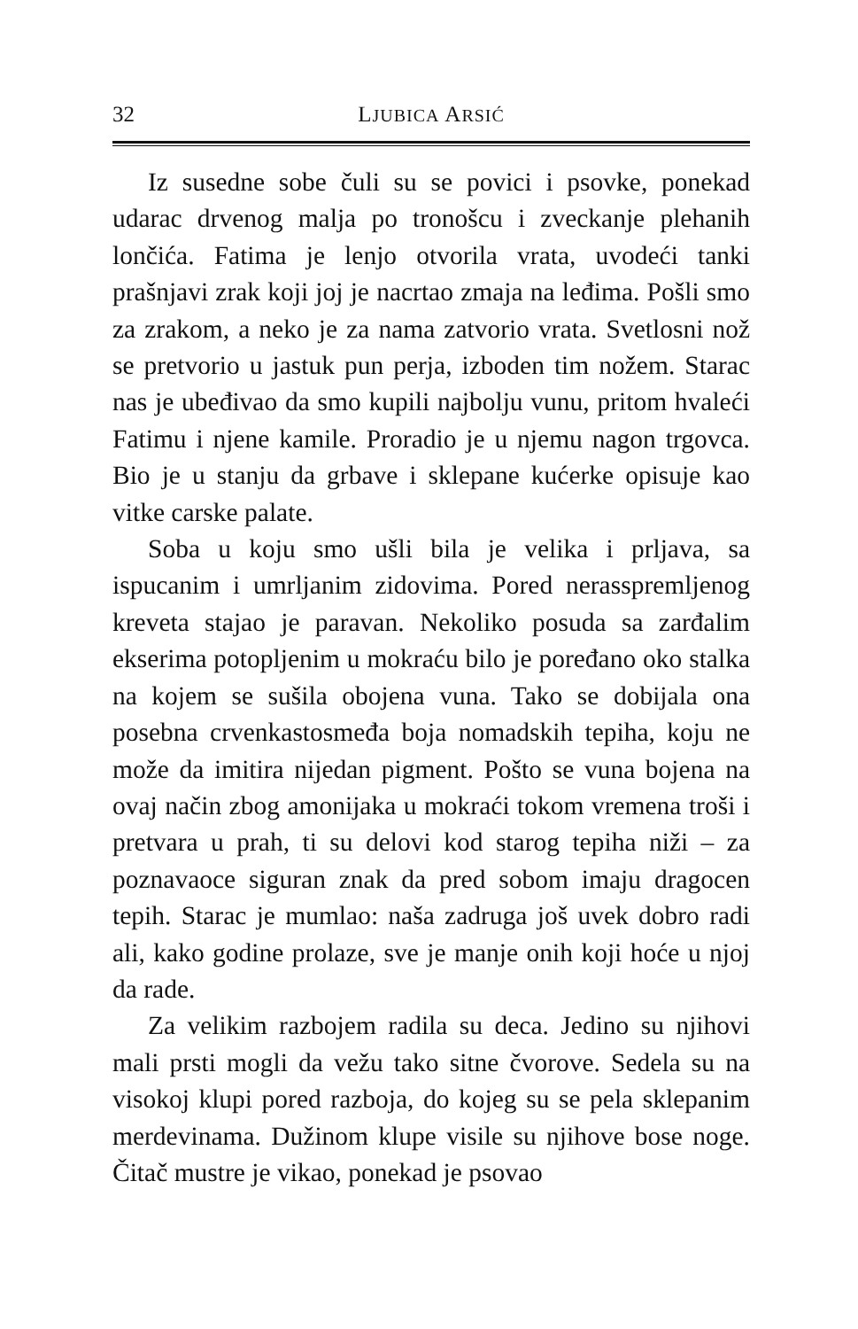32 LJUBICA ARSIĆ
Iz susedne sobe čuli su se povici i psovke, ponekad udarac drvenog malja po tronošcu i zveckanje plehanih lončića. Fatima je lenjo otvorila vrata, uvodeći tanki prašnjavi zrak koji joj je nacrtao zmaja na leđima. Pošli smo za zrakom, a neko je za nama zatvorio vrata. Svetlosni nož se pretvorio u jastuk pun perja, izboden tim nožem. Starac nas je ubeđivao da smo kupili najbolju vunu, pritom hvaleći Fatimu i njene kamile. Proradio je u njemu nagon trgovca. Bio je u stanju da grbave i sklepane kućerke opisuje kao vitke carske palate.
Soba u koju smo ušli bila je velika i prljava, sa ispucanim i umrljanim zidovima. Pored nerasspremljenog kreveta stajao je paravan. Nekoliko posuda sa zarđalim ekserima potopljenim u mokraću bilo je poređano oko stalka na kojem se sušila obojena vuna. Tako se dobijala ona posebna crvenkastosmeđa boja nomadskih tepiha, koju ne može da imitira nijedan pigment. Pošto se vuna bojena na ovaj način zbog amonijaka u mokraći tokom vremena troši i pretvara u prah, ti su delovi kod starog tepiha niži – za poznavaoce siguran znak da pred sobom imaju dragocen tepih. Starac je mumlao: naša zadruga još uvek dobro radi ali, kako godine prolaze, sve je manje onih koji hoće u njoj da rade.
Za velikim razbojem radila su deca. Jedino su njihovi mali prsti mogli da vežu tako sitne čvorove. Sedela su na visokoj klupi pored razboja, do kojeg su se pela sklepanim merdevinama. Dužinom klupe visile su njihove bose noge. Čitač mustre je vikao, ponekad je psovao